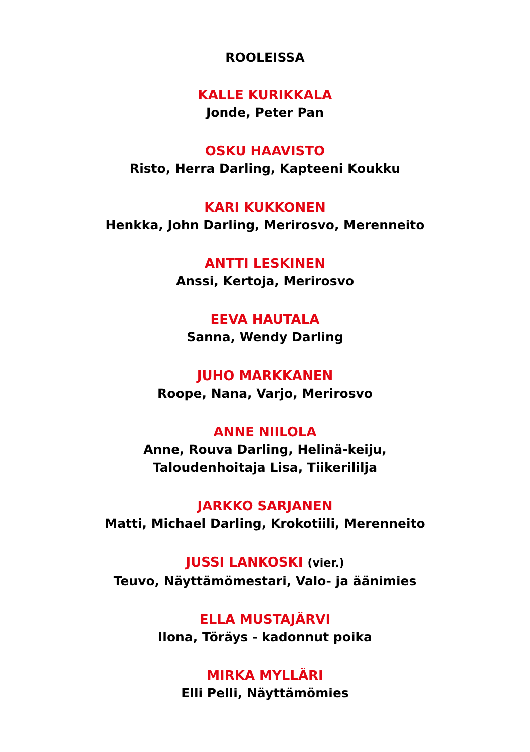ROOLEISSA
KALLE KURIKKALA
Jonde, Peter Pan
OSKU HAAVISTO
Risto, Herra Darling, Kapteeni Koukku
KARI KUKKONEN
Henkka, John Darling, Merirosvo, Merenneito
ANTTI LESKINEN
Anssi, Kertoja, Merirosvo
EEVA HAUTALA
Sanna, Wendy Darling
JUHO MARKKANEN
Roope, Nana, Varjo, Merirosvo
ANNE NIILOLA
Anne, Rouva Darling, Helinä-keiju,
Taloudenhoitaja Lisa, Tiikerililja
JARKKO SARJANEN
Matti, Michael Darling, Krokotiili, Merenneito
JUSSI LANKOSKI (vier.)
Teuvo, Näyttämömestari, Valo- ja äänimies
ELLA MUSTAJÄRVI
Ilona, Töräys - kadonnut poika
MIRKA MYLLÄRI
Elli Pelli, Näyttämömies